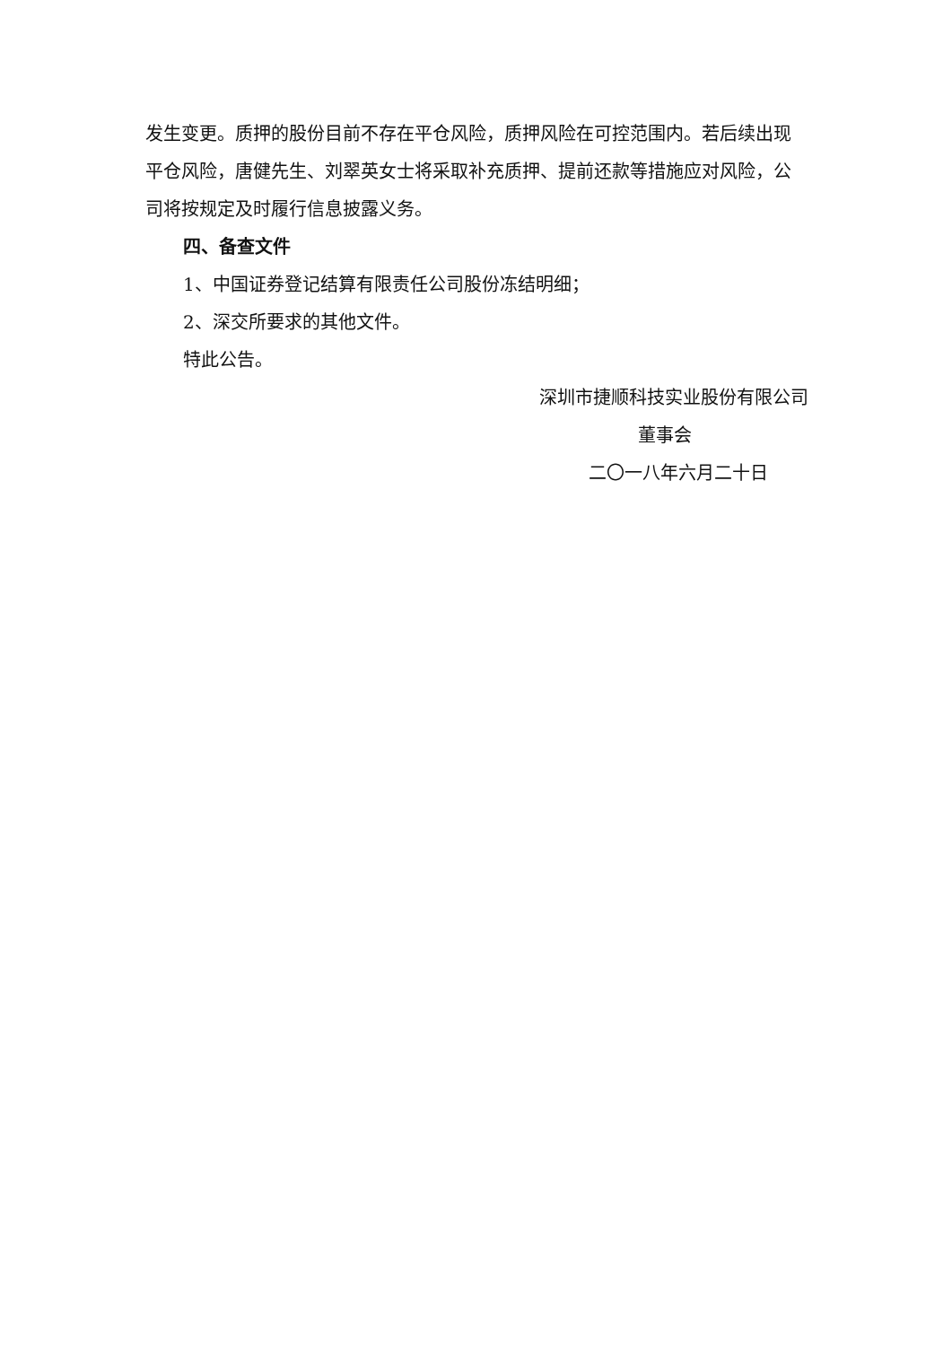发生变更。质押的股份目前不存在平仓风险，质押风险在可控范围内。若后续出现平仓风险，唐健先生、刘翠英女士将采取补充质押、提前还款等措施应对风险，公司将按规定及时履行信息披露义务。
四、备查文件
1、中国证券登记结算有限责任公司股份冻结明细；
2、深交所要求的其他文件。
特此公告。
深圳市捷顺科技实业股份有限公司
董事会
二〇一八年六月二十日